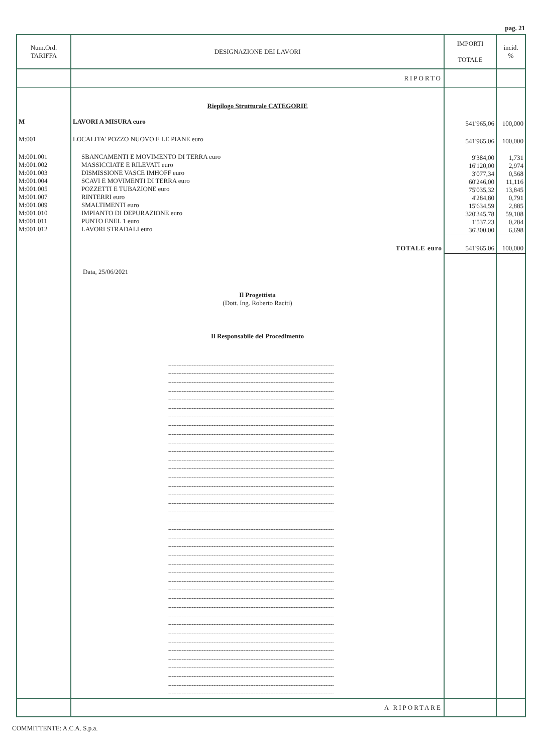pag. 21
| Num.Ord. TARIFFA | DESIGNAZIONE DEI LAVORI | IMPORTI TOTALE | incid. % |
| --- | --- | --- | --- |
| | RIPORTO | | |
| | Riepilogo Strutturale CATEGORIE | | |
| M | LAVORI A MISURA euro | 541'965,06 | 100,000 |
| M:001 | LOCALITA' POZZO NUOVO E LE PIANE euro | 541'965,06 | 100,000 |
| M:001.001 M:001.002 M:001.003 M:001.004 M:001.005 M:001.007 M:001.009 M:001.010 M:001.011 M:001.012 | SBANCAMENTI E MOVIMENTO DI TERRA euro MASSICCIATE E RILEVATI euro DISMISSIONE VASCE IMHOFF euro SCAVI E MOVIMENTI DI TERRA euro POZZETTI E TUBAZIONE euro RINTERRI euro SMALTIMENTI euro IMPIANTO DI DEPURAZIONE euro PUNTO ENEL 1 euro LAVORI STRADALI euro | 9'384,00 16'120,00 3'077,34 60'246,00 75'035,32 4'284,80 15'634,59 320'345,78 1'537,23 36'300,00 | 1,731 2,974 0,568 11,116 13,845 0,791 2,885 59,108 0,284 6,698 |
| | TOTALE euro | 541'965,06 | 100,000 |
| | Data, 25/06/2021 Il Progettista (Dott. Ing. Roberto Raciti) Il Responsabile del Procedimento --------------------------------------------------------------------------------------------------- --------------------------------------------------------------------------------------------------- --------------------------------------------------------------------------------------------------- --------------------------------------------------------------------------------------------------- --------------------------------------------------------------------------------------------------- --------------------------------------------------------------------------------------------------- --------------------------------------------------------------------------------------------------- --------------------------------------------------------------------------------------------------- --------------------------------------------------------------------------------------------------- --------------------------------------------------------------------------------------------------- --------------------------------------------------------------------------------------------------- --------------------------------------------------------------------------------------------------- --------------------------------------------------------------------------------------------------- --------------------------------------------------------------------------------------------------- --------------------------------------------------------------------------------------------------- --------------------------------------------------------------------------------------------------- --------------------------------------------------------------------------------------------------- --------------------------------------------------------------------------------------------------- --------------------------------------------------------------------------------------------------- --------------------------------------------------------------------------------------------------- --------------------------------------------------------------------------------------------------- --------------------------------------------------------------------------------------------------- --------------------------------------------------------------------------------------------------- --------------------------------------------------------------------------------------------------- --------------------------------------------------------------------------------------------------- --------------------------------------------------------------------------------------------------- --------------------------------------------------------------------------------------------------- --------------------------------------------------------------------------------------------------- --------------------------------------------------------------------------------------------------- --------------------------------------------------------------------------------------------------- --------------------------------------------------------------------------------------------------- --------------------------------------------------------------------------------------------------- --------------------------------------------------------------------------------------------------- --------------------------------------------------------------------------------------------------- --------------------------------------------------------------------------------------------------- --------------------------------------------------------------------------------------------------- --------------------------------------------------------------------------------------------------- --------------------------------------------------------------------------------------------------- --------------------------------------------------------------------------------------------------- | | |
| | A RIPORTARE | | |
COMMITTENTE: A.C.A. S.p.a.